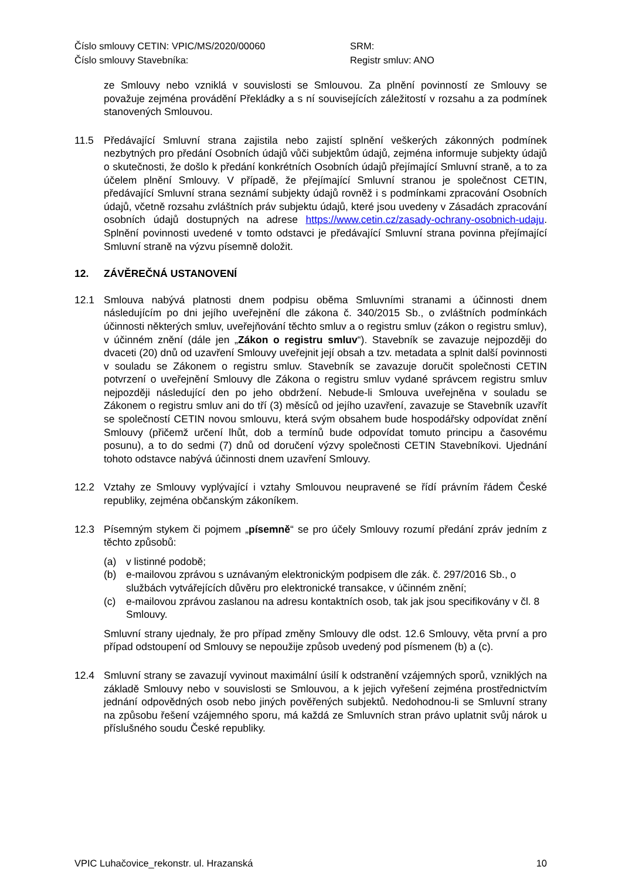Číslo smlouvy CETIN: VPIC/MS/2020/00060
Číslo smlouvy Stavebníka:
SRM:
Registr smluv: ANO
ze Smlouvy nebo vzniklá v souvislosti se Smlouvou. Za plnění povinností ze Smlouvy se považuje zejména provádění Překládky a s ní souvisejících záležitostí v rozsahu a za podmínek stanovených Smlouvou.
11.5 Předávající Smluvní strana zajistila nebo zajistí splnění veškerých zákonných podmínek nezbytných pro předání Osobních údajů vůči subjektům údajů, zejména informuje subjekty údajů o skutečnosti, že došlo k předání konkrétních Osobních údajů přejímající Smluvní straně, a to za účelem plnění Smlouvy. V případě, že přejímající Smluvní stranou je společnost CETIN, předávající Smluvní strana seznámí subjekty údajů rovněž i s podmínkami zpracování Osobních údajů, včetně rozsahu zvláštních práv subjektu údajů, které jsou uvedeny v Zásadách zpracování osobních údajů dostupných na adrese https://www.cetin.cz/zasady-ochrany-osobnich-udaju. Splnění povinnosti uvedené v tomto odstavci je předávající Smluvní strana povinna přejímající Smluvní straně na výzvu písemně doložit.
12. ZÁVĚREČNÁ USTANOVENÍ
12.1 Smlouva nabývá platnosti dnem podpisu oběma Smluvními stranami a účinnosti dnem následujícím po dni jejího uveřejnění dle zákona č. 340/2015 Sb., o zvláštních podmínkách účinnosti některých smluv, uveřejňování těchto smluv a o registru smluv (zákon o registru smluv), v účinném znění (dále jen „Zákon o registru smluv“). Stavebník se zavazuje nejpozději do dvaceti (20) dnů od uzavření Smlouvy uveřejnit její obsah a tzv. metadata a splnit další povinnosti v souladu se Zákonem o registru smluv. Stavebník se zavazuje doručit společnosti CETIN potvrzení o uveřejnění Smlouvy dle Zákona o registru smluv vydané správcem registru smluv nejpozději následující den po jeho obdržení. Nebude-li Smlouva uveřejněna v souladu se Zákonem o registru smluv ani do tří (3) měsíců od jejího uzavření, zavazuje se Stavebník uzavřít se společností CETIN novou smlouvu, která svým obsahem bude hospodářsky odpovídat znění Smlouvy (přičemž určení lhůt, dob a termínů bude odpovídat tomuto principu a časovému posunu), a to do sedmi (7) dnů od doručení výzvy společnosti CETIN Stavebníkovi. Ujednání tohoto odstavce nabývá účinnosti dnem uzavření Smlouvy.
12.2 Vztahy ze Smlouvy vyplývající i vztahy Smlouvou neupravené se řídí právním řádem České republiky, zejména občanským zákoníkem.
12.3 Písemným stykem či pojmem „písemně“ se pro účely Smlouvy rozumí předání zpráv jedním z těchto způsobů:
(a) v listinné podobě;
(b) e-mailovou zprávou s uznávaným elektronickým podpisem dle zák. č. 297/2016 Sb., o službách vytvářejících důvěru pro elektronické transakce, v účinném znění;
(c) e-mailovou zprávou zaslanou na adresu kontaktních osob, tak jak jsou specifikovány v čl. 8 Smlouvy.
Smluvní strany ujednaly, že pro případ změny Smlouvy dle odst. 12.6 Smlouvy, věta první a pro případ odstoupení od Smlouvy se nepoužije způsob uvedený pod písmenem (b) a (c).
12.4 Smluvní strany se zavazují vyvinout maximální úsilí k odstranění vzájemných sporů, vzniklých na základě Smlouvy nebo v souvislosti se Smlouvou, a k jejich vyřešení zejména prostřednictvím jednání odpovědných osob nebo jiných pověřených subjektů. Nedohodnou-li se Smluvní strany na způsobu řešení vzájemného sporu, má každá ze Smluvních stran právo uplatnit svůj nárok u příslušného soudu České republiky.
VPIC Luhačovice_rekonstr. ul. Hrazanská 10